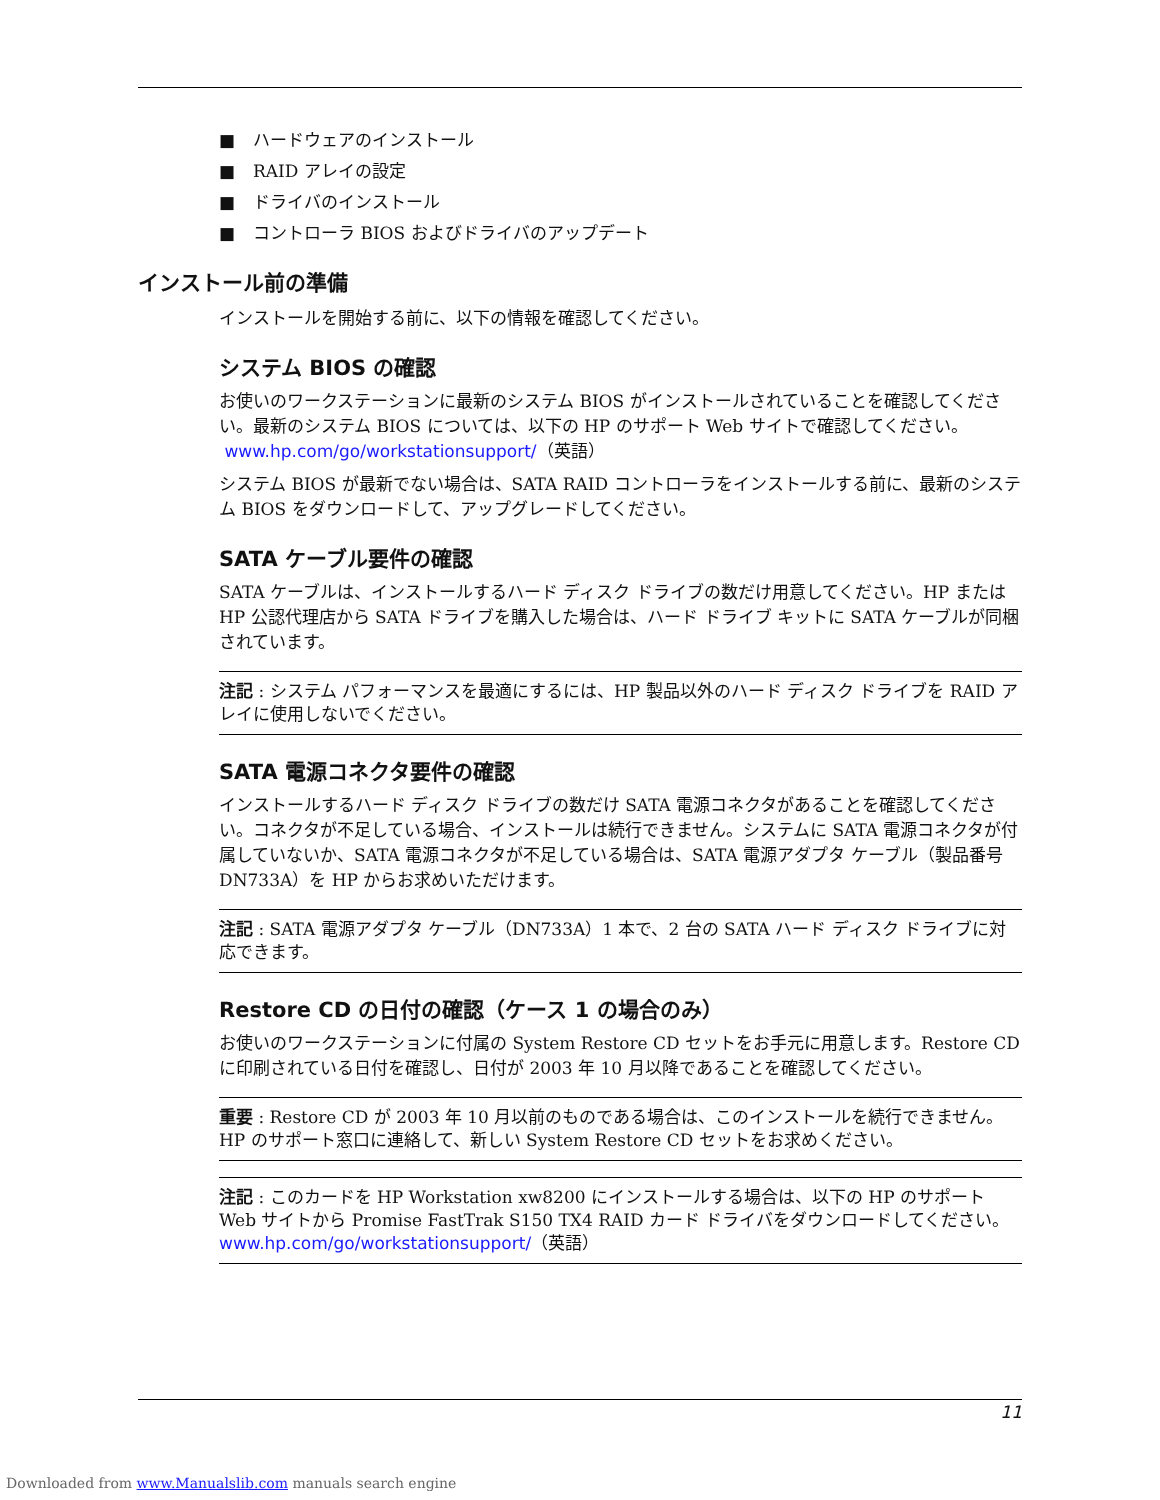■ ハードウェアのインストール
■ RAID アレイの設定
■ ドライバのインストール
■ コントローラ BIOS およびドライバのアップデート
インストール前の準備
インストールを開始する前に、以下の情報を確認してください。
システム BIOS の確認
お使いのワークステーションに最新のシステム BIOS がインストールされていることを確認してください。最新のシステム BIOS については、以下の HP のサポート Web サイトで確認してください。
www.hp.com/go/workstationsupport/（英語）
システム BIOS が最新でない場合は、SATA RAID コントローラをインストールする前に、最新のシステム BIOS をダウンロードして、アップグレードしてください。
SATA ケーブル要件の確認
SATA ケーブルは、インストールするハード ディスク ドライブの数だけ用意してください。HP または HP 公認代理店から SATA ドライブを購入した場合は、ハード ドライブ キットに SATA ケーブルが同梱されています。
注記 : システム パフォーマンスを最適にするには、HP 製品以外のハード ディスク ドライブを RAID アレイに使用しないでください。
SATA 電源コネクタ要件の確認
インストールするハード ディスク ドライブの数だけ SATA 電源コネクタがあることを確認してください。コネクタが不足している場合、インストールは続行できません。システムに SATA 電源コネクタが付属していないか、SATA 電源コネクタが不足している場合は、SATA 電源アダプタ ケーブル（製品番号 DN733A）を HP からお求めいただけます。
注記 : SATA 電源アダプタ ケーブル（DN733A）1 本で、2 台の SATA ハード ディスク ドライブに対応できます。
Restore CD の日付の確認（ケース 1 の場合のみ）
お使いのワークステーションに付属の System Restore CD セットをお手元に用意します。Restore CD に印刷されている日付を確認し、日付が 2003 年 10 月以降であることを確認してください。
重要 : Restore CD が 2003 年 10 月以前のものである場合は、このインストールを続行できません。HP のサポート窓口に連絡して、新しい System Restore CD セットをお求めください。
注記 : このカードを HP Workstation xw8200 にインストールする場合は、以下の HP のサポート Web サイトから Promise FastTrak S150 TX4 RAID カード ドライバをダウンロードしてください。
www.hp.com/go/workstationsupport/（英語）
11
Downloaded from www.Manualslib.com manuals search engine